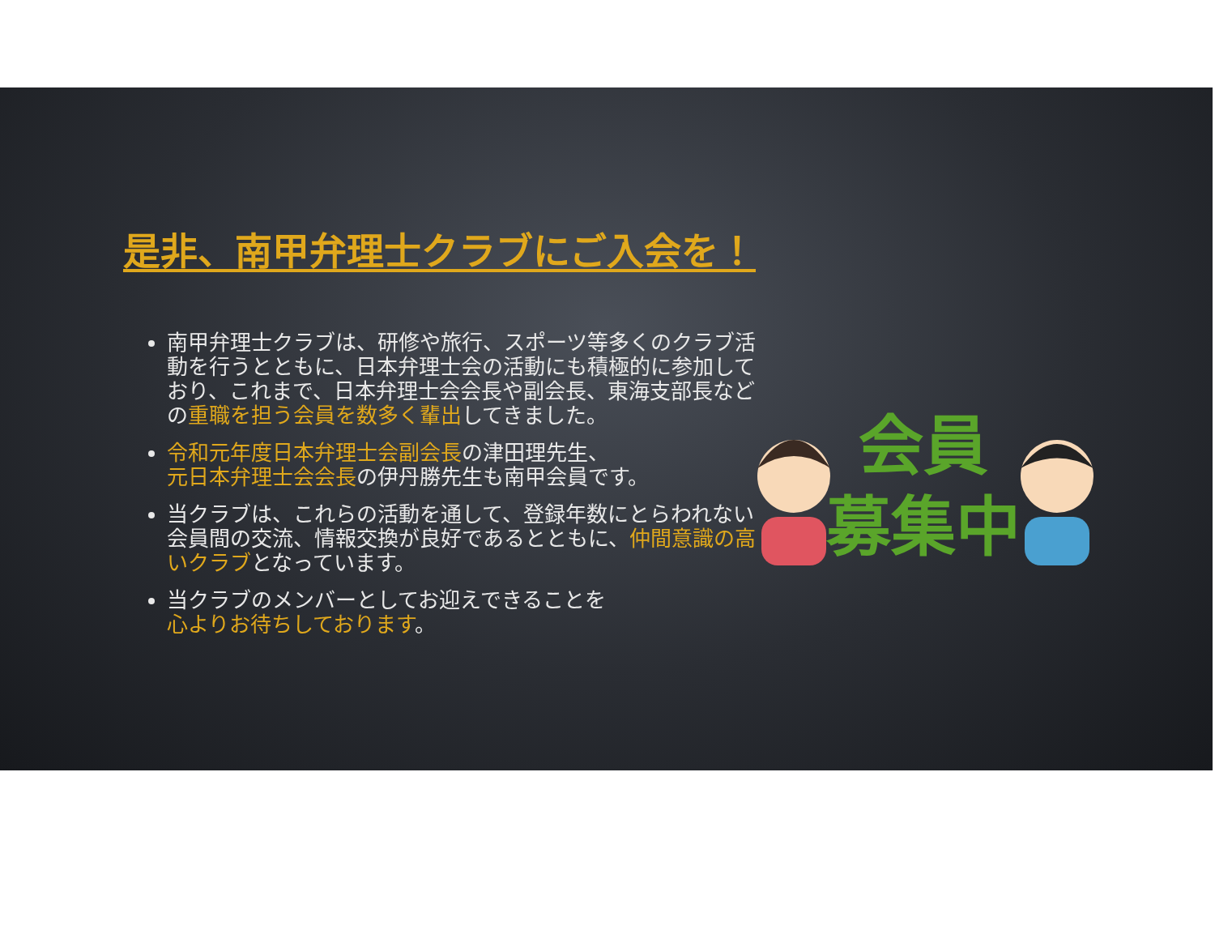是非、南甲弁理士クラブにご入会を！
南甲弁理士クラブは、研修や旅行、スポーツ等多くのクラブ活動を行うとともに、日本弁理士会の活動にも積極的に参加しており、これまで、日本弁理士会会長や副会長、東海支部長などの重職を担う会員を数多く輩出してきました。
令和元年度日本弁理士会副会長の津田理先生、
元日本弁理士会会長の伊丹勝先生も南甲会員です。
当クラブは、これらの活動を通して、登録年数にとらわれない会員間の交流、情報交換が良好であるとともに、仲間意識の高いクラブとなっています。
当クラブのメンバーとしてお迎えできることを
心よりお待ちしております。
会員
募集中